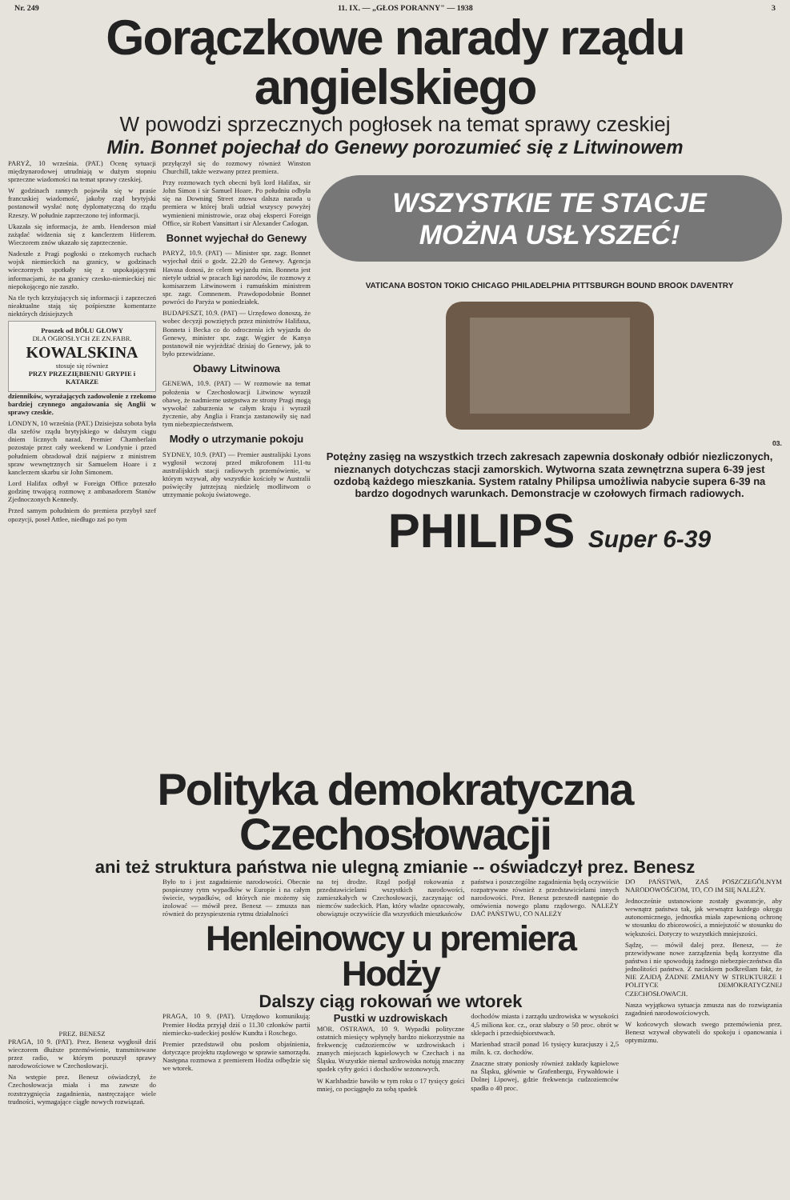Nr. 249 11. IX. — „GŁOS PORANNY" — 1938 3
Gorączkowe narady rządu angielskiego
W powodzi sprzecznych pogłosek na temat sprawy czeskiej
Min. Bonnet pojechał do Genewy porozumieć się z Litwinowem
PARYŻ, 10 września. (PAT.) Ocenę sytuacji międzynarodowej utrudniają w dużym stopniu sprzeczne wiadomości na temat sprawy czeskiej.
W godzinach rannych pojawiła się w prasie francuskiej wiadomość, jakoby rząd brytyjski postanowił wysłać notę dyplomatyczną do rządu Rzeszy. W południe zaprzeczono tej informacji.
Ukazała się informacja, że amb. Henderson miał zażądać widzenia się z kanclerzem Hitlerem. Wieczorem znów ukazało się zaprzeczenie.
Nadeszłe z Pragi pogłoski o rzekomych ruchach wojsk niemieckich na granicy, w godzinach wieczornych spotkały się z uspokajającymi informacjami, że na granicy czesko-niemieckiej nic niepokojącego nie zaszło.
Na tle tych krzyżujących się informacji i zaprzeczeń nieaktualne stają się pośpieszne komentarze niektórych dzisiejszych
Proszek od BÓLU GŁOWY
DLA OGROSŁYCH ZE ZN.FABR.
KOWALSKINA
stosuje się równiez
PRZY PRZEZIĘBIENIU GRYPIE i KATARZE
dzienników, wyrażających zadowolenie z rzekomo bardziej czynnego angażowania się Anglii w sprawy czeskie.
LONDYN, 10 września (PAT.) Dzisiejsza sobota była dla szefów rządu brytyjskiego w dalszym ciągu dniem licznych narad. Premier Chamberlain pozostaje przez cały weekend w Londynie i przed południem obradował dziś najpierw z ministrem spraw wewnętrznych sir Samuelem Hoare i z kanclerzem skarbu sir John Simonem.
Lord Halifax odbył w Foreign Office przeszło godzinę trwającą rozmowę z ambasadorem Stanów Zjednoczonych Kennedy.
Przed samym południem do premiera przybył szef opozycji, poseł Attlee, niedługo zaś po tym
przyłączył się do rozmowy również Winston Churchill, także wezwany przez premiera.
Przy rozmowach tych obecni byli lord Halifax, sir John Simon i sir Samuel Hoare. Po południu odbyła się na Downing Street znowu dalsza narada u premiera w której brali udział wszyscy powyżej wymienieni ministrowie, oraz obaj eksperci Foreign Office, sir Robert Vansittart i sir Alexander Cadogan.
Bonnet wyjechał do Genewy
PARYŻ, 10.9. (PAT) — Minister spr. zagr. Bonnet wyjechał dziś o godz. 22.20 do Genewy. Agencja Havasa donosi, że celem wyjazdu min. Bonneta jest nietyle udział w pracach ligi narodów, ile rozmowy z komisarzem Litwinowem i rumuńskim ministrem spr. zagr. Comnenem. Prawdopodobnie Bonnet powróci do Paryża w poniedziałek.
BUDAPESZT, 10.9. (PAT) — Urzędowo donoszą, że wobec decyzji powziętych przez ministrów Halifaxa, Bonneta i Becka co do odroczenia ich wyjazdu do Genewy, minister spr. zagr. Węgier de Kanya postanowił nie wyjeżdżać dzisiaj do Genewy, jak to było przewidziane.
Obawy Litwinowa
GENEWA, 10.9. (PAT) — W rozmowie na temat położenia w Czechosłowacji Litwinow wyraził obawę, że nadmierne ustępstwa ze strony Pragi mogą wywołać zaburzenia w całym kraju i wyraził życzenie, aby Anglia i Francja zastanowiły się nad tym niebezpieczeństwem.
Modły o utrzymanie pokoju
SYDNEY, 10.9. (PAT) — Premier australijski Lyons wygłosił wczoraj przed mikrofonem 111-tu australijskich stacji radiowych przemówienie, w którym wzywał, aby wszystkie kościoły w Australii poświęciły jutrzejszą niedzielę modlitwom o utrzymanie pokoju światowego.
WSZYSTKIE TE STACJE
MOŻNA USŁYSZEĆ!
VATICANA BOSTON TOKIO CHICAGO PHILADELPHIA PITTSBURGH BOUND BROOK DAVENTRY
03.
Potężny zasięg na wszystkich trzech zakresach zapewnia doskonały odbiór niezliczonych, nieznanych dotychczas stacji zamorskich. Wytworna szata zewnętrzna supera 6-39 jest ozdobą każdego mieszkania. System ratalny Philipsa umożliwia nabycie supera 6-39 na bardzo dogodnych warunkach. Demonstracje w czołowych firmach radiowych.
PHILIPS Super 6-39
Polityka demokratyczna Czechosłowacji
ani też struktura państwa nie ulegną zmianie -- oświadczył prez. Benesz
PREZ. BENESZ
PRAGA, 10 9. (PAT). Prez. Benesz wygłosił dziś wieczorem dłuższe przemówienie, transmitowane przez radio, w którym poruszył sprawy narodowościowe w Czechosłowacji.
Na wstępie prez. Benesz oświadczył, że Czechosłowacja miała i ma zawsze do rozstrzygnięcia zagadnienia, nastręczające wiele trudności, wymagające ciągłe nowych rozwiązań.
Było to i jest zagadnienie narodowości. Obecnie pospieszny rytm wypadków w Europie i na całym świecie, wypadków, od których nie możemy się izolować — mówił prez. Benesz — zmusza nas również do przyspieszenia rytmu działalności
na tej drodze. Rząd podjął rokowania z przedstawicielami wszystkich narodowości, zamieszkałych w Czechosłowacji, zaczynając od niemców sudeckich. Plan, który władze opracowały, obowiązuje oczywiście dla wszystkich mieszkańców
państwa i poszczególne zagadnienia będą oczywiście rozpatrywane również z przedstawicielami innych narodowości. Prez. Benesz przeszedł następnie do omówienia nowego planu rządowego. NALEŻY DAĆ PAŃSTWU, CO NALEŻY
Henleinowcy u premiera Hodży
Dalszy ciąg rokowań we wtorek
PRAGA, 10 9. (PAT). Urzędowo komunikują: Premier Hodża przyjął dziś o 11.30 członków partii niemiecko-sudeckiej posłów Kundta i Roschego.
Premier przedstawił obu posłom objaśnienia, dotyczące projektu rządowego w sprawie samorządu. Następna rozmowa z premierem Hodża odbędzie się we wtorek.
Pustki w uzdrowiskach
MOR. OSTRAWA, 10 9. Wypadki polityczne ostatnich miesięcy wpłynęły bardzo niekorzystnie na frekwencję cudzoziemców w uzdrowiskach i znanych miejscach kąpielowych w Czechach i na Śląsku. Wszystkie niemal uzdrowiska notują znaczny spadek cyfry gości i dochodów sezonowych.
W Karlsbadzie bawiło w tym roku o 17 tysięcy gości mniej, co pociągnęło za sobą spadek
dochodów miasta i zarządu uzdrowiska w wysokości 4,5 miliona kor. cz., oraz słabszy o 50 proc. obrót w sklepach i przedsiębiorstwach.
Marienbad stracił ponad 16 tysięcy kuracjuszy i 2,5 miln. k. cz. dochodów.
Znaczne straty poniosły również zakłady kąpielowe na Śląsku, głównie w Grafenbergu, Frywałdowie i Dolnej Lipowej, gdzie frekwencja cudzoziemców spadła o 40 proc.
DO PAŃSTWA, ZAŚ POSZCZEGÓLNYM NARODOWOŚCIOM, TO, CO IM SIĘ NALEŻY.
Jednocześnie ustanowione zostały gwarancje, aby wewnątrz państwa tak, jak wewnątrz każdego okręgu autonomicznego, jednostka miała zapewnioną ochronę w stosunku do zbiorowości, a mniejszość w stosunku do większości. Dotyczy to wszystkich mniejszości.
Sądzę, — mówił dalej prez. Benesz, — że przewidywane nowe zarządzenia będą korzystne dla państwa i nie spowodują żadnego niebezpieczeństwa dla jednolitości państwa. Z naciskiem podkreślam fakt, że NIE ZAJDĄ ŻADNE ZMIANY W STRUKTURZE I POLITYCE DEMOKRATYCZNEJ CZECHOSŁOWACJI.
Nasza wyjątkowa sytuacja zmusza nas do rozwiązania zagadnień narodowościowych.
W końcowych słowach swego przemówienia prez. Benesz wzywał obywateli do spokoju i opanowania i optymizmu.